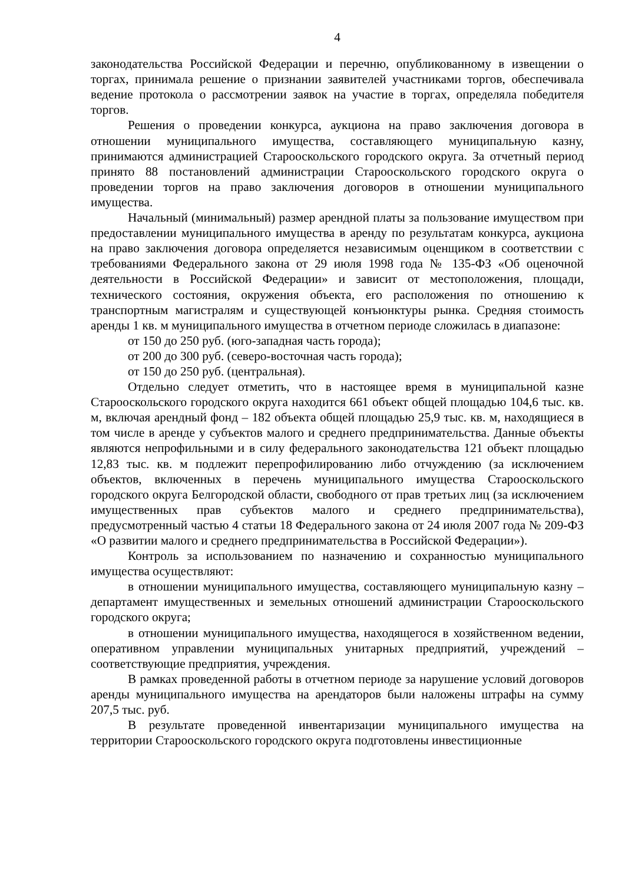4
законодательства Российской Федерации и перечню, опубликованному в извещении о торгах, принимала решение о признании заявителей участниками торгов, обеспечивала ведение протокола о рассмотрении заявок на участие в торгах, определяла победителя торгов.
Решения о проведении конкурса, аукциона на право заключения договора в отношении муниципального имущества, составляющего муниципальную казну, принимаются администрацией Старооскольского городского округа. За отчетный период принято 88 постановлений администрации Старооскольского городского округа о проведении торгов на право заключения договоров в отношении муниципального имущества.
Начальный (минимальный) размер арендной платы за пользование имуществом при предоставлении муниципального имущества в аренду по результатам конкурса, аукциона на право заключения договора определяется независимым оценщиком в соответствии с требованиями Федерального закона от 29 июля 1998 года № 135-ФЗ «Об оценочной деятельности в Российской Федерации» и зависит от местоположения, площади, технического состояния, окружения объекта, его расположения по отношению к транспортным магистралям и существующей конъюнктуры рынка. Средняя стоимость аренды 1 кв. м муниципального имущества в отчетном периоде сложилась в диапазоне:
от 150 до 250 руб. (юго-западная часть города);
от 200 до 300 руб. (северо-восточная часть города);
от 150 до 250 руб. (центральная).
Отдельно следует отметить, что в настоящее время в муниципальной казне Старооскольского городского округа находится 661 объект общей площадью 104,6 тыс. кв. м, включая арендный фонд – 182 объекта общей площадью 25,9 тыс. кв. м, находящиеся в том числе в аренде у субъектов малого и среднего предпринимательства. Данные объекты являются непрофильными и в силу федерального законодательства 121 объект площадью 12,83 тыс. кв. м подлежит перепрофилированию либо отчуждению (за исключением объектов, включенных в перечень муниципального имущества Старооскольского городского округа Белгородской области, свободного от прав третьих лиц (за исключением имущественных прав субъектов малого и среднего предпринимательства), предусмотренный частью 4 статьи 18 Федерального закона от 24 июля 2007 года № 209-ФЗ «О развитии малого и среднего предпринимательства в Российской Федерации»).
Контроль за использованием по назначению и сохранностью муниципального имущества осуществляют:
в отношении муниципального имущества, составляющего муниципальную казну – департамент имущественных и земельных отношений администрации Старооскольского городского округа;
в отношении муниципального имущества, находящегося в хозяйственном ведении, оперативном управлении муниципальных унитарных предприятий, учреждений – соответствующие предприятия, учреждения.
В рамках проведенной работы в отчетном периоде за нарушение условий договоров аренды муниципального имущества на арендаторов были наложены штрафы на сумму 207,5 тыс. руб.
В результате проведенной инвентаризации муниципального имущества на территории Старооскольского городского округа подготовлены инвестиционные